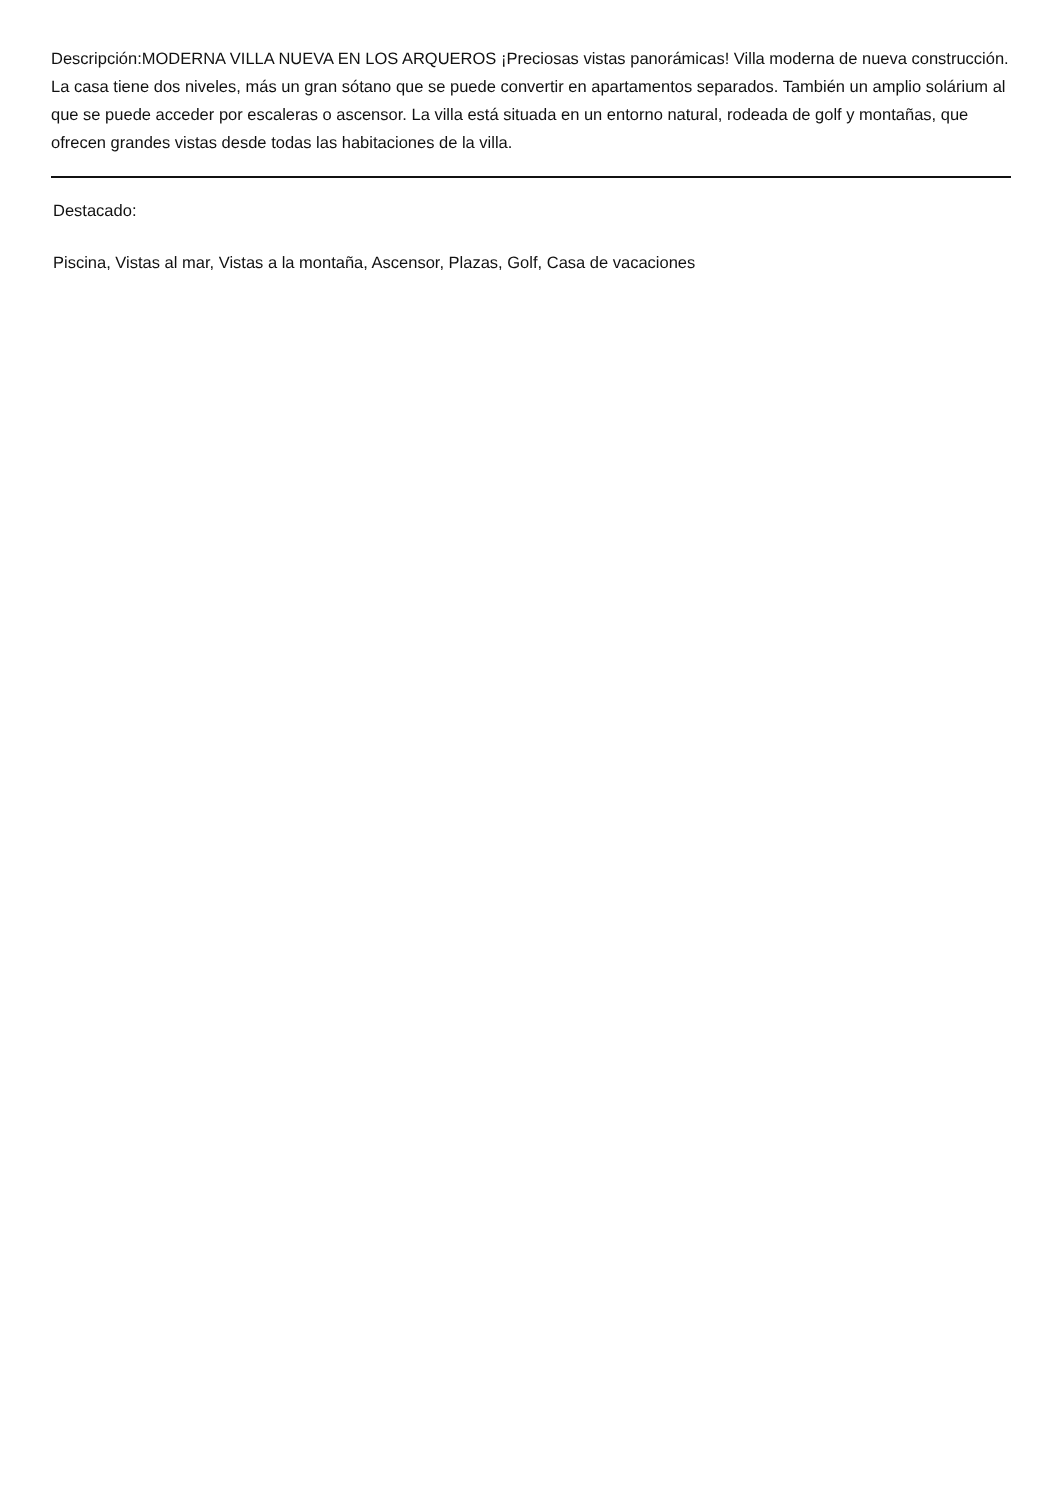Descripción:MODERNA VILLA NUEVA EN LOS ARQUEROS ¡Preciosas vistas panorámicas! Villa moderna de nueva construcción. La casa tiene dos niveles, más un gran sótano que se puede convertir en apartamentos separados. También un amplio solárium al que se puede acceder por escaleras o ascensor. La villa está situada en un entorno natural, rodeada de golf y montañas, que ofrecen grandes vistas desde todas las habitaciones de la villa.
Destacado:
Piscina, Vistas al mar, Vistas a la montaña, Ascensor, Plazas, Golf, Casa de vacaciones